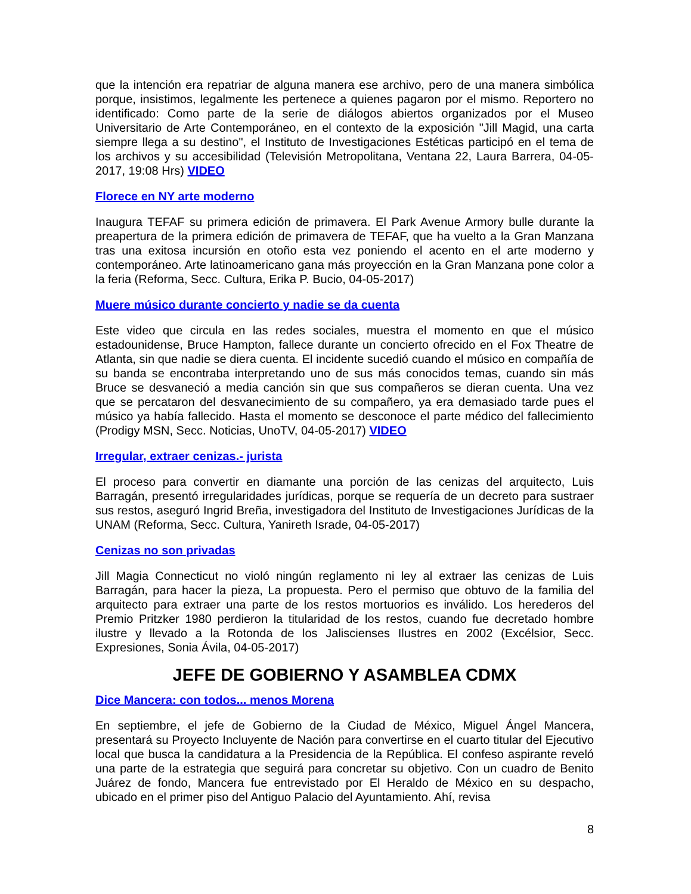que la intención era repatriar de alguna manera ese archivo, pero de una manera simbólica porque, insistimos, legalmente les pertenece a quienes pagaron por el mismo. Reportero no identificado: Como parte de la serie de diálogos abiertos organizados por el Museo Universitario de Arte Contemporáneo, en el contexto de la exposición "Jill Magid, una carta siempre llega a su destino", el Instituto de Investigaciones Estéticas participó en el tema de los archivos y su accesibilidad (Televisión Metropolitana, Ventana 22, Laura Barrera, 04-05-2017, 19:08 Hrs) VIDEO
Florece en NY arte moderno
Inaugura TEFAF su primera edición de primavera. El Park Avenue Armory bulle durante la preapertura de la primera edición de primavera de TEFAF, que ha vuelto a la Gran Manzana tras una exitosa incursión en otoño esta vez poniendo el acento en el arte moderno y contemporáneo. Arte latinoamericano gana más proyección en la Gran Manzana pone color a la feria (Reforma, Secc. Cultura, Erika P. Bucio, 04-05-2017)
Muere músico durante concierto y nadie se da cuenta
Este video que circula en las redes sociales, muestra el momento en que el músico estadounidense, Bruce Hampton, fallece durante un concierto ofrecido en el Fox Theatre de Atlanta, sin que nadie se diera cuenta. El incidente sucedió cuando el músico en compañía de su banda se encontraba interpretando uno de sus más conocidos temas, cuando sin más Bruce se desvaneció a media canción sin que sus compañeros se dieran cuenta. Una vez que se percataron del desvanecimiento de su compañero, ya era demasiado tarde pues el músico ya había fallecido. Hasta el momento se desconoce el parte médico del fallecimiento (Prodigy MSN, Secc. Noticias, UnoTV, 04-05-2017) VIDEO
Irregular, extraer cenizas.- jurista
El proceso para convertir en diamante una porción de las cenizas del arquitecto, Luis Barragán, presentó irregularidades jurídicas, porque se requería de un decreto para sustraer sus restos, aseguró Ingrid Breña, investigadora del Instituto de Investigaciones Jurídicas de la UNAM (Reforma, Secc. Cultura, Yanireth Israde, 04-05-2017)
Cenizas no son privadas
Jill Magia Connecticut no violó ningún reglamento ni ley al extraer las cenizas de Luis Barragán, para hacer la pieza, La propuesta. Pero el permiso que obtuvo de la familia del arquitecto para extraer una parte de los restos mortuorios es inválido. Los herederos del Premio Pritzker 1980 perdieron la titularidad de los restos, cuando fue decretado hombre ilustre y llevado a la Rotonda de los Jaliscienses Ilustres en 2002 (Excélsior, Secc. Expresiones, Sonia Ávila, 04-05-2017)
JEFE DE GOBIERNO Y ASAMBLEA CDMX
Dice Mancera: con todos... menos Morena
En septiembre, el jefe de Gobierno de la Ciudad de México, Miguel Ángel Mancera, presentará su Proyecto Incluyente de Nación para convertirse en el cuarto titular del Ejecutivo local que busca la candidatura a la Presidencia de la República. El confeso aspirante reveló una parte de la estrategia que seguirá para concretar su objetivo. Con un cuadro de Benito Juárez de fondo, Mancera fue entrevistado por El Heraldo de México en su despacho, ubicado en el primer piso del Antiguo Palacio del Ayuntamiento. Ahí, revisa
8